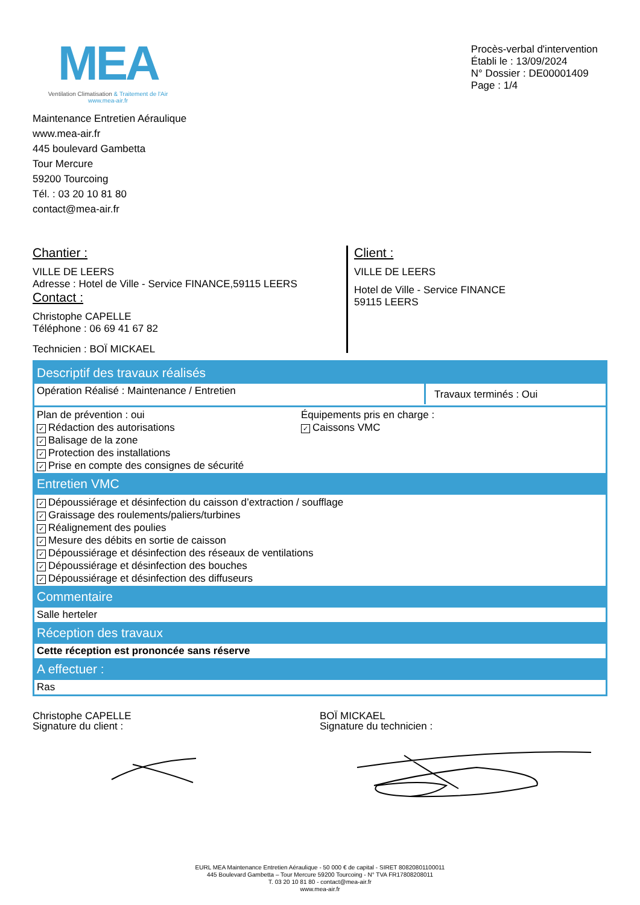MEA
Ventilation Climatisation & Traitement de l'Air
www.mea-air.fr
Procès-verbal d'intervention
Établi le : 13/09/2024
N° Dossier : DE00001409
Page : 1/4
Maintenance Entretien Aéraulique
www.mea-air.fr
445 boulevard Gambetta
Tour Mercure
59200 Tourcoing
Tél. : 03 20 10 81 80
contact@mea-air.fr
Chantier :
VILLE DE LEERS
Adresse : Hotel de Ville - Service FINANCE,59115 LEERS
Contact :
Christophe CAPELLE
Téléphone : 06 69 41 67 82
Technicien : BOÏ MICKAEL
Client :
VILLE DE LEERS
Hotel de Ville - Service FINANCE
59115 LEERS
Descriptif des travaux réalisés
Opération Réalisé : Maintenance / Entretien
Travaux terminés : Oui
Plan de prévention : oui
✓ Rédaction des autorisations
✓ Balisage de la zone
✓ Protection des installations
✓ Prise en compte des consignes de sécurité
Équipements pris en charge :
✓ Caissons VMC
Entretien VMC
✓ Dépoussiérage et désinfection du caisson d’extraction / soufflage
✓ Graissage des roulements/paliers/turbines
✓ Réalignement des poulies
✓ Mesure des débits en sortie de caisson
✓ Dépoussiérage et désinfection des réseaux de ventilations
✓ Dépoussiérage et désinfection des bouches
✓ Dépoussiérage et désinfection des diffuseurs
Commentaire
Salle herteler
Réception des travaux
Cette réception est prononcée sans réserve
A effectuer :
Ras
Christophe CAPELLE
Signature du client :
BOÏ MICKAEL
Signature du technicien :
EURL MEA Maintenance Entretien Aéraulique - 50 000 € de capital - SIRET 80820801100011
445 Boulevard Gambetta – Tour Mercure 59200 Tourcoing - N° TVA FR17808208011
T. 03 20 10 81 80 - contact@mea-air.fr
www.mea-air.fr